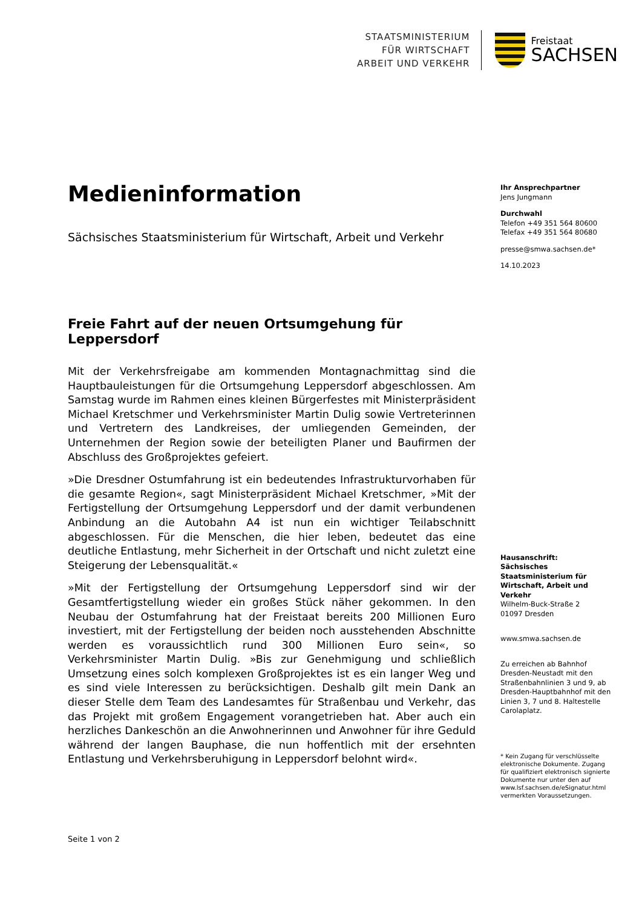STAATSMINISTERIUM
FÜR WIRTSCHAFT
ARBEIT UND VERKEHR
Freistaat
SACHSEN
Medieninformation
Sächsisches Staatsministerium für Wirtschaft, Arbeit und Verkehr
Freie Fahrt auf der neuen Ortsumgehung für Leppersdorf
Mit der Verkehrsfreigabe am kommenden Montagnachmittag sind die Hauptbauleistungen für die Ortsumgehung Leppersdorf abgeschlossen. Am Samstag wurde im Rahmen eines kleinen Bürgerfestes mit Ministerpräsident Michael Kretschmer und Verkehrsminister Martin Dulig sowie Vertreterinnen und Vertretern des Landkreises, der umliegenden Gemeinden, der Unternehmen der Region sowie der beteiligten Planer und Baufirmen der Abschluss des Großprojektes gefeiert.
»Die Dresdner Ostumfahrung ist ein bedeutendes Infrastrukturvorhaben für die gesamte Region«, sagt Ministerpräsident Michael Kretschmer, »Mit der Fertigstellung der Ortsumgehung Leppersdorf und der damit verbundenen Anbindung an die Autobahn A4 ist nun ein wichtiger Teilabschnitt abgeschlossen. Für die Menschen, die hier leben, bedeutet das eine deutliche Entlastung, mehr Sicherheit in der Ortschaft und nicht zuletzt eine Steigerung der Lebensqualität.«
»Mit der Fertigstellung der Ortsumgehung Leppersdorf sind wir der Gesamtfertigstellung wieder ein großes Stück näher gekommen. In den Neubau der Ostumfahrung hat der Freistaat bereits 200 Millionen Euro investiert, mit der Fertigstellung der beiden noch ausstehenden Abschnitte werden es voraussichtlich rund 300 Millionen Euro sein«, so Verkehrsminister Martin Dulig. »Bis zur Genehmigung und schließlich Umsetzung eines solch komplexen Großprojektes ist es ein langer Weg und es sind viele Interessen zu berücksichtigen. Deshalb gilt mein Dank an dieser Stelle dem Team des Landesamtes für Straßenbau und Verkehr, das das Projekt mit großem Engagement vorangetrieben hat. Aber auch ein herzliches Dankeschön an die Anwohnerinnen und Anwohner für ihre Geduld während der langen Bauphase, die nun hoffentlich mit der ersehnten Entlastung und Verkehrsberuhigung in Leppersdorf belohnt wird«.
Ihr Ansprechpartner
Jens Jungmann
Durchwahl
Telefon +49 351 564 80600
Telefax +49 351 564 80680
presse@smwa.sachsen.de*
14.10.2023
Hausanschrift:
Sächsisches Staatsministerium für Wirtschaft, Arbeit und Verkehr
Wilhelm-Buck-Straße 2
01097 Dresden
www.smwa.sachsen.de
Zu erreichen ab Bahnhof Dresden-Neustadt mit den Straßenbahnlinien 3 und 9, ab Dresden-Hauptbahnhof mit den Linien 3, 7 und 8. Haltestelle Carolaplatz.
* Kein Zugang für verschlüsselte elektronische Dokumente. Zugang für qualifiziert elektronisch signierte Dokumente nur unter den auf www.lsf.sachsen.de/eSignatur.html vermerkten Voraussetzungen.
Seite 1 von 2